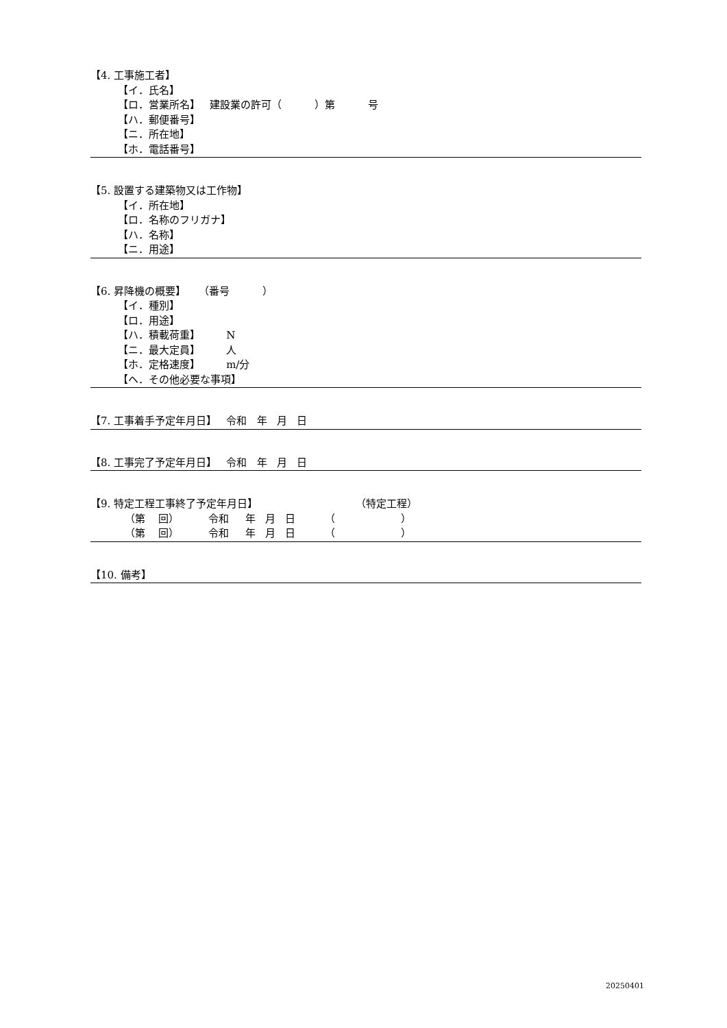【4. 工事施工者】
【イ．氏名】
【ロ．営業所名】 建設業の許可（ ）第 号
【ハ．郵便番号】
【ニ．所在地】
【ホ．電話番号】
【5. 設置する建築物又は工作物】
【イ．所在地】
【ロ．名称のフリガナ】
【ハ．名称】
【ニ．用途】
【6. 昇降機の概要】 （番号 ）
【イ．種別】
【ロ．用途】
【ハ．積載荷重】 N
【ニ．最大定員】 人
【ホ．定格速度】 m/分
【ヘ．その他必要な事項】
【7. 工事着手予定年月日】 令和 年 月 日
【8. 工事完了予定年月日】 令和 年 月 日
【9. 特定工程工事終了予定年月日】 （特定工程）
（第 回） 令和 年 月 日 （ ）
（第 回） 令和 年 月 日 （ ）
【10. 備考】
20250401